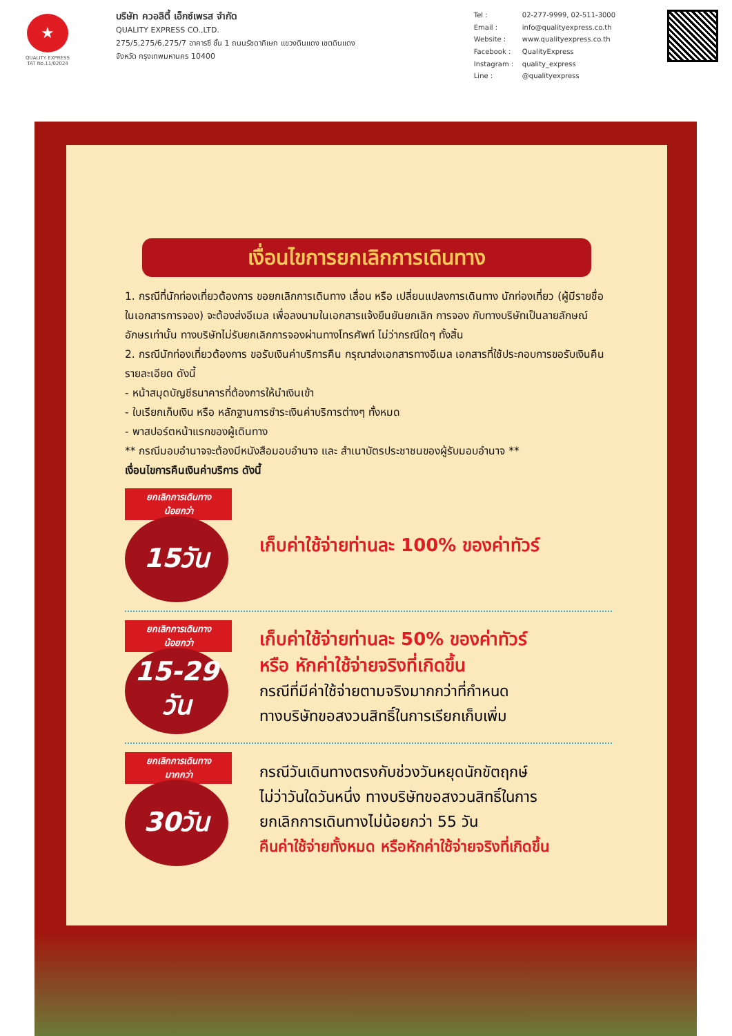★
QUALITY EXPRESS
TAT No.11/02024
บริษัท ควอลิตี้ เอ็กซ์เพรส จำกัด
QUALITY EXPRESS CO.,LTD.
275/5,275/6,275/7 อาคารซี ชั้น 1 ถนนรัชดาภิเษก แขวงดินแดง เขตดินแดง
จังหวัด กรุงเทพมหานคร 10400
Tel : 02-277-9999, 02-511-3000 Email : info@qualityexpress.co.th Website : www.qualityexpress.co.th Facebook : QualityExpress Instagram : quality_express Line : @qualityexpress
เงื่อนไขการยกเลิกการเดินทาง
1. กรณีที่นักท่องเที่ยวต้องการ ขอยกเลิกการเดินทาง เลื่อน หรือ เปลี่ยนแปลงการเดินทาง นักท่องเที่ยว (ผู้มีรายชื่อในเอกสารการจอง) จะต้องส่งอีเมล เพื่อลงนามในเอกสารแจ้งยืนยันยกเลิก การจอง กับทางบริษัทเป็นลายลักษณ์อักษรเท่านั้น ทางบริษัทไม่รับยกเลิกการจองผ่านทางโทรศัพท์ ไม่ว่ากรณีใดๆ ทั้งสิ้น
2. กรณีนักท่องเที่ยวต้องการ ขอรับเงินค่าบริการคืน กรุณาส่งเอกสารทางอีเมล เอกสารที่ใช้ประกอบการขอรับเงินคืนรายละเอียด ดังนี้
- หน้าสมุดบัญชีธนาคารที่ต้องการให้นำเงินเข้า
- ใบเรียกเก็บเงิน หรือ หลักฐานการชำระเงินค่าบริการต่างๆ ทั้งหมด
- พาสปอร์ตหน้าแรกของผู้เดินทาง
** กรณีมอบอำนาจจะต้องมีหนังสือมอบอำนาจ และ สำเนาบัตรประชาชนของผู้รับมอบอำนาจ **
เงื่อนไขการคืนเงินค่าบริการ ดังนี้
ยกเลิกการเดินทาง
น้อยกว่า
15วัน
เก็บค่าใช้จ่ายท่านละ 100% ของค่าทัวร์
ยกเลิกการเดินทาง
น้อยกว่า
15-29
วัน
เก็บค่าใช้จ่ายท่านละ 50% ของค่าทัวร์
หรือ หักค่าใช้จ่ายจริงที่เกิดขึ้น
กรณีที่มีค่าใช้จ่ายตามจริงมากกว่าที่กำหนด
ทางบริษัทขอสงวนสิทธิ์ในการเรียกเก็บเพิ่ม
ยกเลิกการเดินทาง
มากกว่า
30วัน
กรณีวันเดินทางตรงกับช่วงวันหยุดนักขัตฤกษ์
ไม่ว่าวันใดวันหนึ่ง ทางบริษัทขอสงวนสิทธิ์ในการ
ยกเลิกการเดินทางไม่น้อยกว่า 55 วัน
คืนค่าใช้จ่ายทั้งหมด หรือหักค่าใช้จ่ายจริงที่เกิดขึ้น